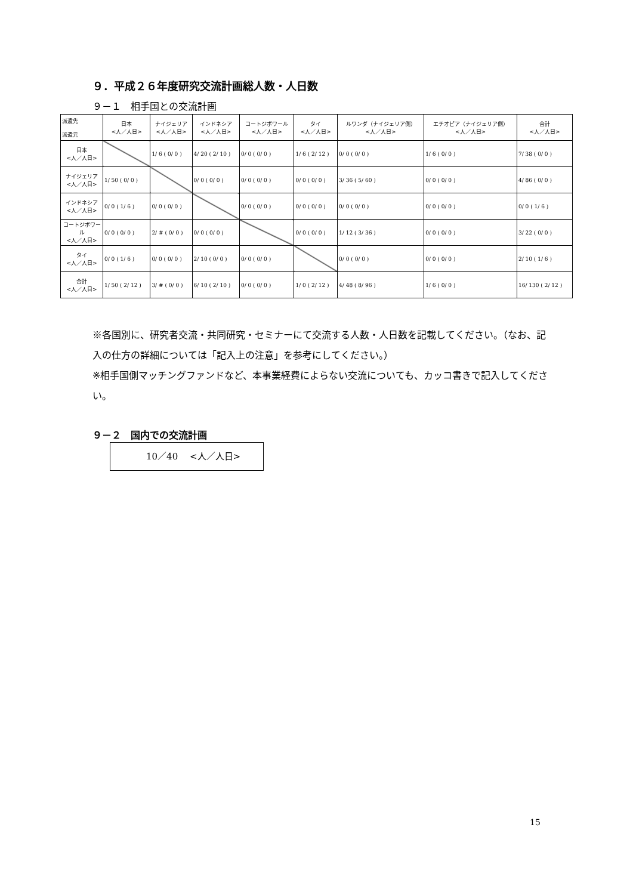９．平成２６年度研究交流計画総人数・人日数
９－１　相手国との交流計画
| 派遣先 派遣元 | 日本 <人／人日> | ナイジェリア <人／人日> | インドネシア <人／人日> | コートジボワール <人／人日> | タイ <人／人日> | ルワンダ（ナイジェリア側） <人／人日> | エチオピア（ナイジェリア側） <人／人日> | 合計 <人／人日> |
| --- | --- | --- | --- | --- | --- | --- | --- | --- |
| 日本 <人／人日> | | 1/ 6 ( 0/ 0 ) | 4/ 20 ( 2/ 10 ) | 0/ 0 ( 0/ 0 ) | 1/ 6 ( 2/ 12 ) | 0/ 0 ( 0/ 0 ) | 1/ 6 ( 0/ 0 ) | 7/ 38 ( 0/ 0 ) |
| ナイジェリア <人／人日> | 1/ 50 ( 0/ 0 ) | | 0/ 0 ( 0/ 0 ) | 0/ 0 ( 0/ 0 ) | 0/ 0 ( 0/ 0 ) | 3/ 36 ( 5/ 60 ) | 0/ 0 ( 0/ 0 ) | 4/ 86 ( 0/ 0 ) |
| インドネシア <人／人日> | 0/ 0 ( 1/ 6 ) | 0/ 0 ( 0/ 0 ) | | 0/ 0 ( 0/ 0 ) | 0/ 0 ( 0/ 0 ) | 0/ 0 ( 0/ 0 ) | 0/ 0 ( 0/ 0 ) | 0/ 0 ( 1/ 6 ) |
| コートジボワール <人／人日> | 0/ 0 ( 0/ 0 ) | 2/ # ( 0/ 0 ) | 0/ 0 ( 0/ 0 ) | | 0/ 0 ( 0/ 0 ) | 1/ 12 ( 3/ 36 ) | 0/ 0 ( 0/ 0 ) | 3/ 22 ( 0/ 0 ) |
| タイ <人／人日> | 0/ 0 ( 1/ 6 ) | 0/ 0 ( 0/ 0 ) | 2/ 10 ( 0/ 0 ) | 0/ 0 ( 0/ 0 ) | | 0/ 0 ( 0/ 0 ) | 0/ 0 ( 0/ 0 ) | 2/ 10 ( 1/ 6 ) |
| 合計 <人／人日> | 1/ 50 ( 2/ 12 ) | 3/ # ( 0/ 0 ) | 6/ 10 ( 2/ 10 ) | 0/ 0 ( 0/ 0 ) | 1/ 0 ( 2/ 12 ) | 4/ 48 ( 8/ 96 ) | 1/ 6 ( 0/ 0 ) | 16/ 130 ( 2/ 12 ) |
※各国別に、研究者交流・共同研究・セミナーにて交流する人数・人日数を記載してください。（なお、記入の仕方の詳細については「記入上の注意」を参考にしてください。）
※相手国側マッチングファンドなど、本事業経費によらない交流についても、カッコ書きで記入してください。
９－２　国内での交流計画
10／40　 <人／人日>
15